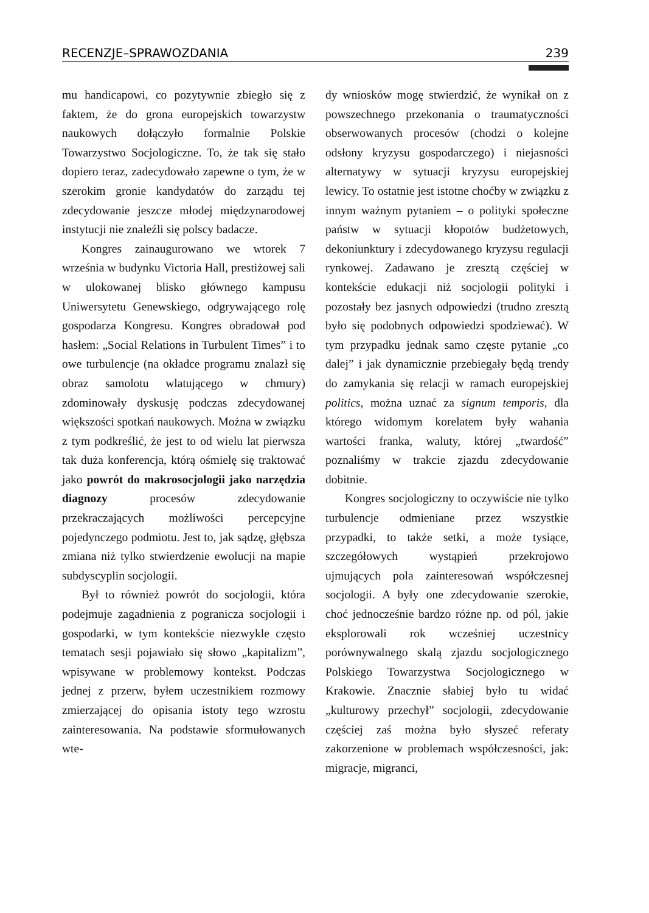RECENZJE–SPRAWOZDANIA 239
mu handicapowi, co pozytywnie zbiegło się z faktem, że do grona europejskich towarzystw naukowych dołączyło formalnie Polskie Towarzystwo Socjologiczne. To, że tak się stało dopiero teraz, zadecydowało zapewne o tym, że w szerokim gronie kandydatów do zarządu tej zdecydowanie jeszcze młodej międzynarodowej instytucji nie znaleźli się polscy badacze.
Kongres zainaugurowano we wtorek 7 września w budynku Victoria Hall, prestiżowej sali w ulokowanej blisko głównego kampusu Uniwersytetu Genewskiego, odgrywającego rolę gospodarza Kongresu. Kongres obradował pod hasłem: „Social Relations in Turbulent Times” i to owe turbulencje (na okładce programu znalazł się obraz samolotu wlatującego w chmury) zdominowały dyskusję podczas zdecydowanej większości spotkań naukowych. Można w związku z tym podkreślić, że jest to od wielu lat pierwsza tak duża konferencja, którą ośmielę się traktować jako powrót do makrosocjologii jako narzędzia diagnozy procesów zdecydowanie przekraczających możliwości percepcyjne pojedynczego podmiotu. Jest to, jak sądzę, głębsza zmiana niż tylko stwierdzenie ewolucji na mapie subdyscyplin socjologii.
Był to również powrót do socjologii, która podejmuje zagadnienia z pogranicza socjologii i gospodarki, w tym kontekście niezwykle często tematach sesji pojawiało się słowo „kapitalizm”, wpisywane w problemowy kontekst. Podczas jednej z przerw, byłem uczestnikiem rozmowy zmierzającej do opisania istoty tego wzrostu zainteresowania. Na podstawie sformułowanych wte-
dy wniosków mogę stwierdzić, że wynikał on z powszechnego przekonania o traumatyczności obserwowanych procesów (chodzi o kolejne odsłony kryzysu gospodarczego) i niejasności alternatywy w sytuacji kryzysu europejskiej lewicy. To ostatnie jest istotne choćby w związku z innym ważnym pytaniem – o polityki społeczne państw w sytuacji kłopotów budżetowych, dekoniunktury i zdecydowanego kryzysu regulacji rynkowej. Zadawano je zresztą częściej w kontekście edukacji niż socjologii polityki i pozostały bez jasnych odpowiedzi (trudno zresztą było się podobnych odpowiedzi spodziewać). W tym przypadku jednak samo częste pytanie „co dalej” i jak dynamicznie przebiegały będą trendy do zamykania się relacji w ramach europejskiej politics, można uznać za signum temporis, dla którego widomym korelatem były wahania wartości franka, waluty, której „twardość” poznaliśmy w trakcie zjazdu zdecydowanie dobitnie.
Kongres socjologiczny to oczywiście nie tylko turbulencje odmieniane przez wszystkie przypadki, to także setki, a może tysiące, szczegółowych wystąpień przekrojowo ujmujących pola zainteresowań współczesnej socjologii. A były one zdecydowanie szerokie, choć jednocześnie bardzo różne np. od pól, jakie eksplorowali rok wcześniej uczestnicy porównywalnego skalą zjazdu socjologicznego Polskiego Towarzystwa Socjologicznego w Krakowie. Znacznie słabiej było tu widać „kulturowy przechył” socjologii, zdecydowanie częściej zaś można było słyszeć referaty zakorzenione w problemach współczesności, jak: migracje, migranci,